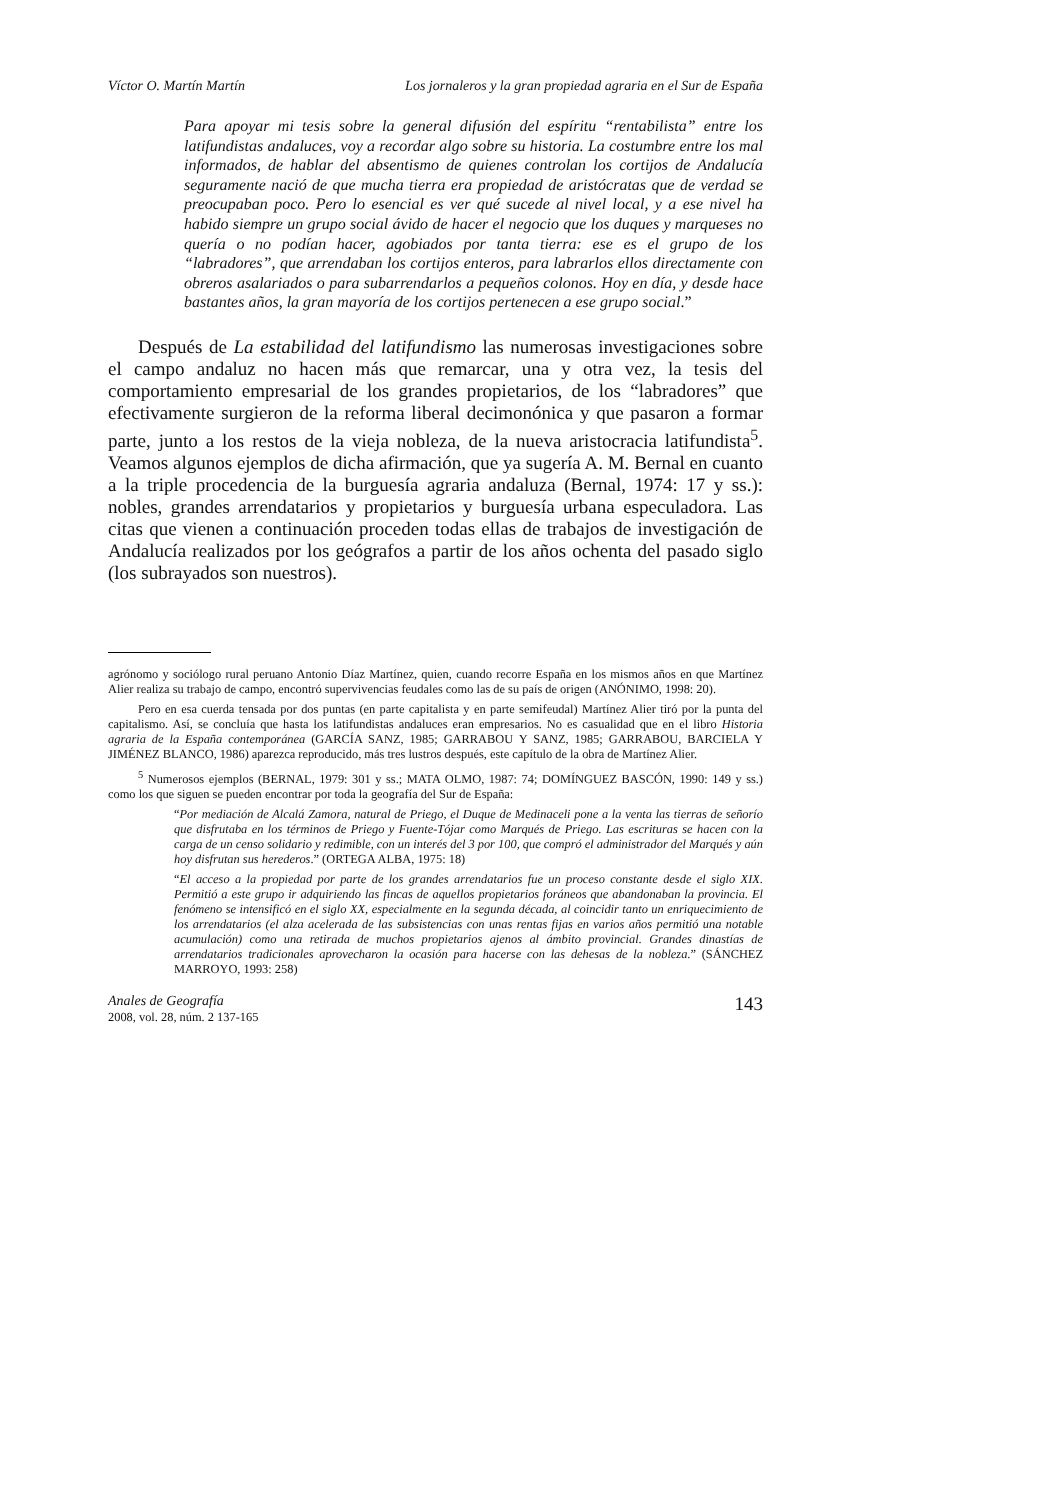Víctor O. Martín Martín Los jornaleros y la gran propiedad agraria en el Sur de España
Para apoyar mi tesis sobre la general difusión del espíritu “rentabilista” entre los latifundistas andaluces, voy a recordar algo sobre su historia. La costumbre entre los mal informados, de hablar del absentismo de quienes controlan los cortijos de Andalucía seguramente nació de que mucha tierra era propiedad de aristócratas que de verdad se preocupaban poco. Pero lo esencial es ver qué sucede al nivel local, y a ese nivel ha habido siempre un grupo social ávido de hacer el negocio que los duques y marqueses no quería o no podían hacer, agobiados por tanta tierra: ese es el grupo de los “labradores”, que arrendaban los cortijos enteros, para labrarlos ellos directamente con obreros asalariados o para subarrendarlos a pequeños colonos. Hoy en día, y desde hace bastantes años, la gran mayoría de los cortijos pertenecen a ese grupo social.”
Después de La estabilidad del latifundismo las numerosas investigaciones sobre el campo andaluz no hacen más que remarcar, una y otra vez, la tesis del comportamiento empresarial de los grandes propietarios, de los “labradores” que efectivamente surgieron de la reforma liberal decimonónica y que pasaron a formar parte, junto a los restos de la vieja nobleza, de la nueva aristocracia latifundista<sup>5</sup>. Veamos algunos ejemplos de dicha afirmación, que ya sugería A. M. Bernal en cuanto a la triple procedencia de la burguesía agraria andaluza (Bernal, 1974: 17 y ss.): nobles, grandes arrendatarios y propietarios y burguesía urbana especuladora. Las citas que vienen a continuación proceden todas ellas de trabajos de investigación de Andalucía realizados por los geógrafos a partir de los años ochenta del pasado siglo (los subrayados son nuestros).
agrónomo y sociólogo rural peruano Antonio Díaz Martínez, quien, cuando recorre España en los mismos años en que Martínez Alier realiza su trabajo de campo, encontró supervivencias feudales como las de su país de origen (ANÓNIMO, 1998: 20).
Pero en esa cuerda tensada por dos puntas (en parte capitalista y en parte semifeudal) Martínez Alier tiró por la punta del capitalismo. Así, se concluía que hasta los latifundistas andaluces eran empresarios. No es casualidad que en el libro Historia agraria de la España contemporánea (GARCÍA SANZ, 1985; GARRABOU Y SANZ, 1985; GARRABOU, BARCIELA Y JIMÉNEZ BLANCO, 1986) aparezca reproducido, más tres lustros después, este capítulo de la obra de Martínez Alier.
<sup>5</sup> Numerosos ejemplos (BERNAL, 1979: 301 y ss.; MATA OLMO, 1987: 74; DOMÍNGUEZ BASCÓN, 1990: 149 y ss.) como los que siguen se pueden encontrar por toda la geografía del Sur de España:
“Por mediación de Alcalá Zamora, natural de Priego, el Duque de Medinaceli pone a la venta las tierras de señorío que disfrutaba en los términos de Priego y Fuente-Tójar como Marqués de Priego. Las escrituras se hacen con la carga de un censo solidario y redimible, con un interés del 3 por 100, que compró el administrador del Marqués y aún hoy disfrutan sus herederos.” (ORTEGA ALBA, 1975: 18)
“El acceso a la propiedad por parte de los grandes arrendatarios fue un proceso constante desde el siglo XIX. Permitió a este grupo ir adquiriendo las fincas de aquellos propietarios foráneos que abandonaban la provincia. El fenómeno se intensificó en el siglo XX, especialmente en la segunda década, al coincidir tanto un enriquecimiento de los arrendatarios (el alza acelerada de las subsistencias con unas rentas fijas en varios años permitió una notable acumulación) como una retirada de muchos propietarios ajenos al ámbito provincial. Grandes dinastías de arrendatarios tradicionales aprovecharon la ocasión para hacerse con las dehesas de la nobleza.” (SÁNCHEZ MARROYO, 1993: 258)
Anales de Geografía
2008, vol. 28, núm. 2 137-165
143